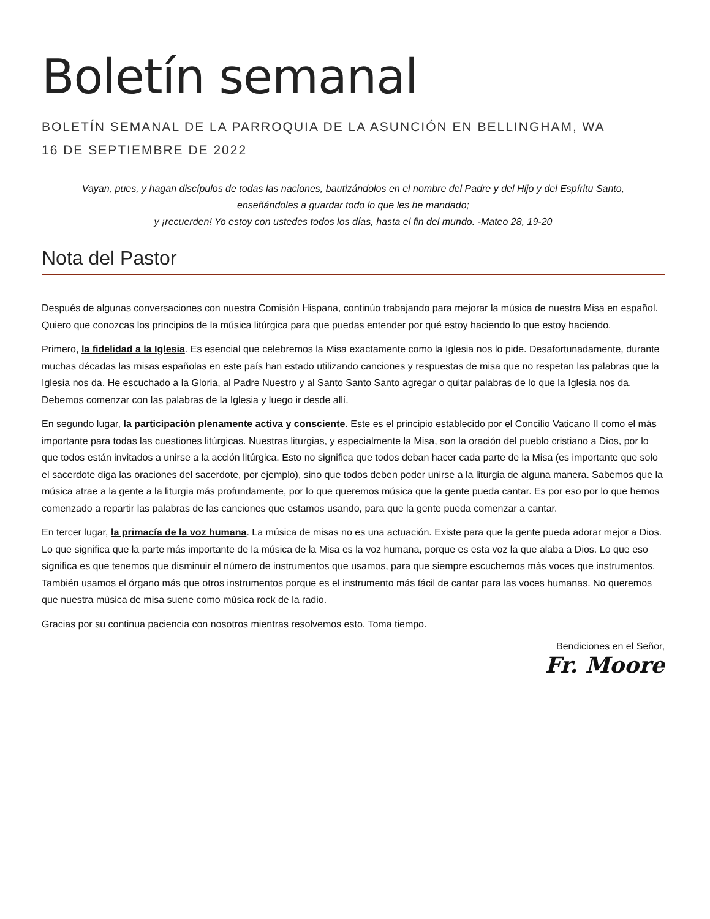Boletín semanal
BOLETÍN SEMANAL DE LA PARROQUIA DE LA ASUNCIÓN EN BELLINGHAM, WA
16 DE SEPTIEMBRE DE 2022
Vayan, pues, y hagan discípulos de todas las naciones, bautizándolos en el nombre del Padre y del Hijo y del Espíritu Santo, enseñándoles a guardar todo lo que les he mandado;
y ¡recuerden! Yo estoy con ustedes todos los días, hasta el fin del mundo. -Mateo 28, 19-20
Nota del Pastor
Después de algunas conversaciones con nuestra Comisión Hispana, continúo trabajando para mejorar la música de nuestra Misa en español. Quiero que conozcas los principios de la música litúrgica para que puedas entender por qué estoy haciendo lo que estoy haciendo.
Primero, la fidelidad a la Iglesia. Es esencial que celebremos la Misa exactamente como la Iglesia nos lo pide. Desafortunadamente, durante muchas décadas las misas españolas en este país han estado utilizando canciones y respuestas de misa que no respetan las palabras que la Iglesia nos da. He escuchado a la Gloria, al Padre Nuestro y al Santo Santo Santo agregar o quitar palabras de lo que la Iglesia nos da. Debemos comenzar con las palabras de la Iglesia y luego ir desde allí.
En segundo lugar, la participación plenamente activa y consciente. Este es el principio establecido por el Concilio Vaticano II como el más importante para todas las cuestiones litúrgicas. Nuestras liturgias, y especialmente la Misa, son la oración del pueblo cristiano a Dios, por lo que todos están invitados a unirse a la acción litúrgica. Esto no significa que todos deban hacer cada parte de la Misa (es importante que solo el sacerdote diga las oraciones del sacerdote, por ejemplo), sino que todos deben poder unirse a la liturgia de alguna manera. Sabemos que la música atrae a la gente a la liturgia más profundamente, por lo que queremos música que la gente pueda cantar. Es por eso por lo que hemos comenzado a repartir las palabras de las canciones que estamos usando, para que la gente pueda comenzar a cantar.
En tercer lugar, la primacía de la voz humana. La música de misas no es una actuación. Existe para que la gente pueda adorar mejor a Dios. Lo que significa que la parte más importante de la música de la Misa es la voz humana, porque es esta voz la que alaba a Dios. Lo que eso significa es que tenemos que disminuir el número de instrumentos que usamos, para que siempre escuchemos más voces que instrumentos. También usamos el órgano más que otros instrumentos porque es el instrumento más fácil de cantar para las voces humanas. No queremos que nuestra música de misa suene como música rock de la radio.
Gracias por su continua paciencia con nosotros mientras resolvemos esto. Toma tiempo.
Bendiciones en el Señor,
Fr. Moore